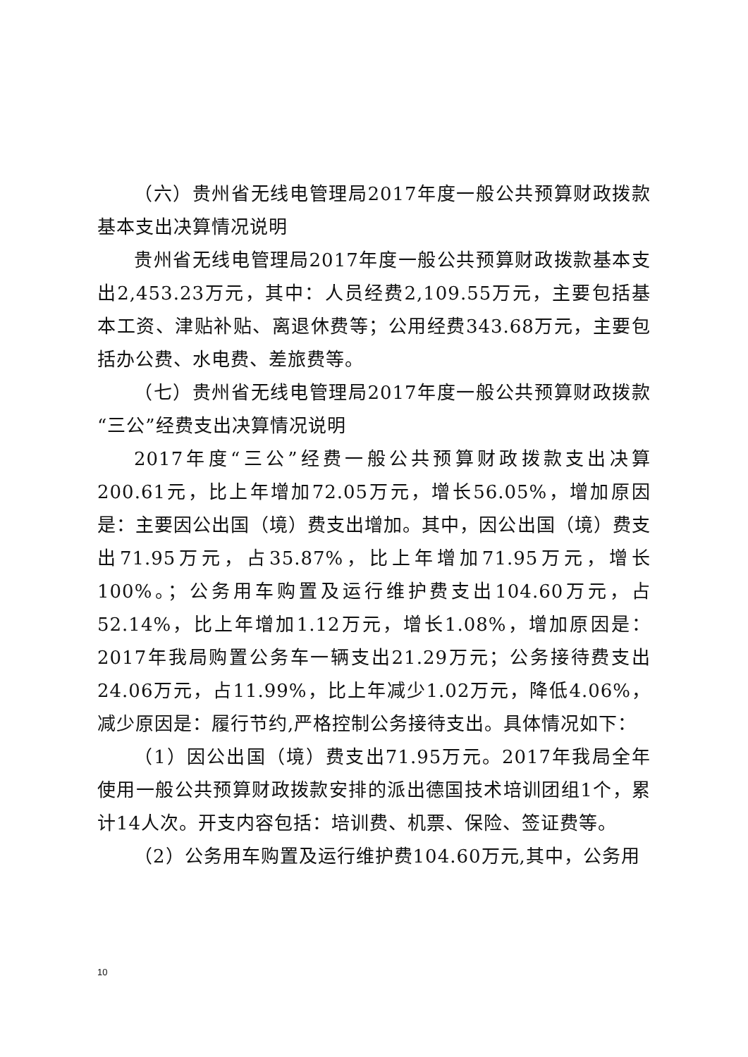（六）贵州省无线电管理局2017年度一般公共预算财政拨款基本支出决算情况说明
贵州省无线电管理局2017年度一般公共预算财政拨款基本支出2,453.23万元，其中：人员经费2,109.55万元，主要包括基本工资、津贴补贴、离退休费等；公用经费343.68万元，主要包括办公费、水电费、差旅费等。
（七）贵州省无线电管理局2017年度一般公共预算财政拨款“三公”经费支出决算情况说明
2017年度“三公”经费一般公共预算财政拨款支出决算200.61元，比上年增加72.05万元，增长56.05%，增加原因是：主要因公出国（境）费支出增加。其中，因公出国（境）费支出71.95万元，占35.87%，比上年增加71.95万元，增长100%。；公务用车购置及运行维护费支出104.60万元，占52.14%，比上年增加1.12万元，增长1.08%，增加原因是：2017年我局购置公务车一辆支出21.29万元；公务接待费支出24.06万元，占11.99%，比上年减少1.02万元，降低4.06%，减少原因是：履行节约,严格控制公务接待支出。具体情况如下：
（1）因公出国（境）费支出71.95万元。2017年我局全年使用一般公共预算财政拨款安排的派出德国技术培训团组1个，累计14人次。开支内容包括：培训费、机票、保险、签证费等。
（2）公务用车购置及运行维护费104.60万元,其中，公务用
10